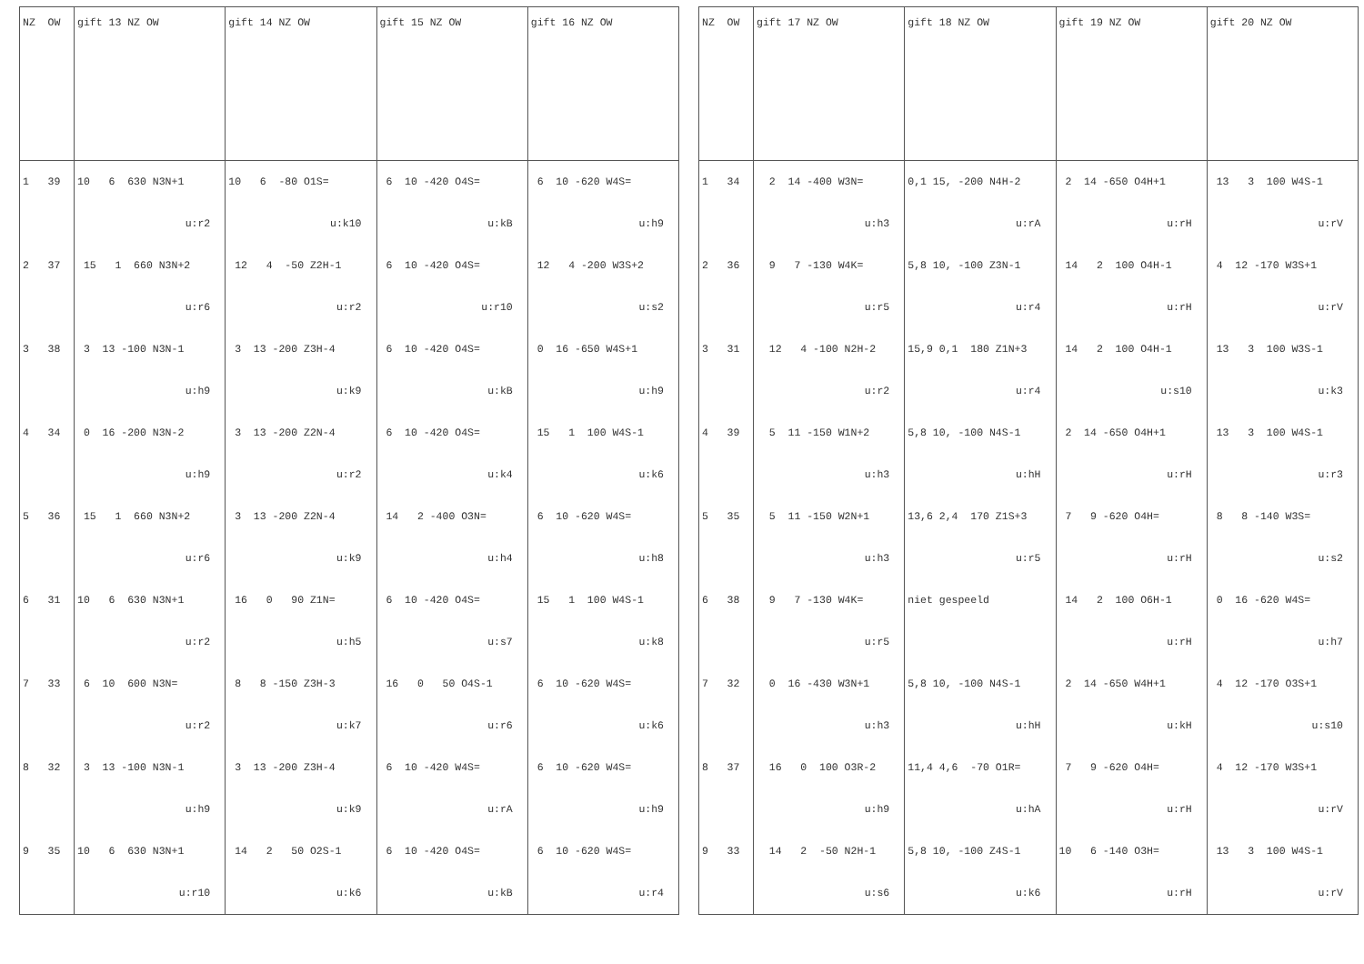| NZ OW | gift 13 NZ OW | gift 14 NZ OW | gift 15 NZ OW | gift 16 NZ OW |
| --- | --- | --- | --- | --- |
| 1 39 | 10 6 630 N3N+1 | 10 6 -80 O1S= | 6 10 -420 O4S= | 6 10 -620 W4S= |
| | u:r2 | u:k10 | u:kB | u:h9 |
| 2 37 | 15 1 660 N3N+2 | 12 4 -50 Z2H-1 | 6 10 -420 O4S= | 12 4 -200 W3S+2 |
| | u:r6 | u:r2 | u:r10 | u:s2 |
| 3 38 | 3 13 -100 N3N-1 | 3 13 -200 Z3H-4 | 6 10 -420 O4S= | 0 16 -650 W4S+1 |
| | u:h9 | u:k9 | u:kB | u:h9 |
| 4 34 | 0 16 -200 N3N-2 | 3 13 -200 Z2N-4 | 6 10 -420 O4S= | 15 1 100 W4S-1 |
| | u:h9 | u:r2 | u:k4 | u:k6 |
| 5 36 | 15 1 660 N3N+2 | 3 13 -200 Z2N-4 | 14 2 -400 O3N= | 6 10 -620 W4S= |
| | u:r6 | u:k9 | u:h4 | u:h8 |
| 6 31 | 10 6 630 N3N+1 | 16 0 90 Z1N= | 6 10 -420 O4S= | 15 1 100 W4S-1 |
| | u:r2 | u:h5 | u:s7 | u:k8 |
| 7 33 | 6 10 600 N3N= | 8 8 -150 Z3H-3 | 16 0 50 O4S-1 | 6 10 -620 W4S= |
| | u:r2 | u:k7 | u:r6 | u:k6 |
| 8 32 | 3 13 -100 N3N-1 | 3 13 -200 Z3H-4 | 6 10 -420 W4S= | 6 10 -620 W4S= |
| | u:h9 | u:k9 | u:rA | u:h9 |
| 9 35 | 10 6 630 N3N+1 | 14 2 50 O2S-1 | 6 10 -420 O4S= | 6 10 -620 W4S= |
| | u:r10 | u:k6 | u:kB | u:r4 |
| NZ OW | gift 17 NZ OW | gift 18 NZ OW | gift 19 NZ OW | gift 20 NZ OW |
| --- | --- | --- | --- | --- |
| 1 34 | 2 14 -400 W3N= | 0,1 15, -200 N4H-2 | 2 14 -650 O4H+1 | 13 3 100 W4S-1 |
| | u:h3 | u:rA | u:rH | u:rV |
| 2 36 | 9 7 -130 W4K= | 5,8 10, -100 Z3N-1 | 14 2 100 O4H-1 | 4 12 -170 W3S+1 |
| | u:r5 | u:r4 | u:rH | u:rV |
| 3 31 | 12 4 -100 N2H-2 | 15,9 0,1 180 Z1N+3 | 14 2 100 O4H-1 | 13 3 100 W3S-1 |
| | u:r2 | u:r4 | u:s10 | u:k3 |
| 4 39 | 5 11 -150 W1N+2 | 5,8 10, -100 N4S-1 | 2 14 -650 O4H+1 | 13 3 100 W4S-1 |
| | u:h3 | u:hH | u:rH | u:r3 |
| 5 35 | 5 11 -150 W2N+1 | 13,6 2,4 170 Z1S+3 | 7 9 -620 O4H= | 8 8 -140 W3S= |
| | u:h3 | u:r5 | u:rH | u:s2 |
| 6 38 | 9 7 -130 W4K= | niet gespeeld | 14 2 100 O6H-1 | 0 16 -620 W4S= |
| | u:r5 | | u:rH | u:h7 |
| 7 32 | 0 16 -430 W3N+1 | 5,8 10, -100 N4S-1 | 2 14 -650 W4H+1 | 4 12 -170 O3S+1 |
| | u:h3 | u:hH | u:kH | u:s10 |
| 8 37 | 16 0 100 O3R-2 | 11,4 4,6 -70 O1R= | 7 9 -620 O4H= | 4 12 -170 W3S+1 |
| | u:h9 | u:hA | u:rH | u:rV |
| 9 33 | 14 2 -50 N2H-1 | 5,8 10, -100 Z4S-1 | 10 6 -140 O3H= | 13 3 100 W4S-1 |
| | u:s6 | u:k6 | u:rH | u:rV |